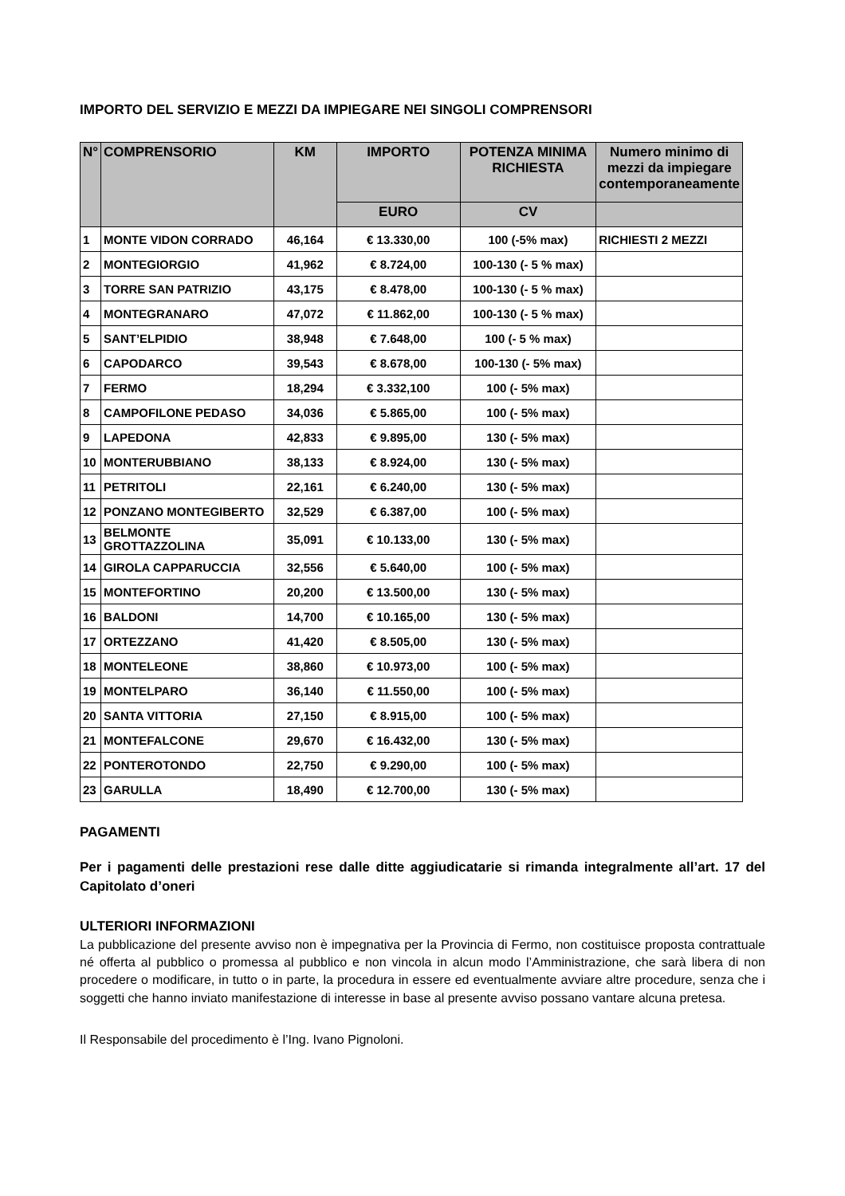IMPORTO DEL SERVIZIO E MEZZI DA IMPIEGARE NEI SINGOLI COMPRENSORI
| N° | COMPRENSORIO | KM | IMPORTO | POTENZA MINIMA RICHIESTA | Numero minimo di mezzi da impiegare contemporaneamente |
| --- | --- | --- | --- | --- | --- |
| | | | EURO | CV | |
| 1 | MONTE VIDON CORRADO | 46,164 | € 13.330,00 | 100 (-5% max) | RICHIESTI 2 MEZZI |
| 2 | MONTEGIORGIO | 41,962 | € 8.724,00 | 100-130 (- 5 % max) | |
| 3 | TORRE SAN PATRIZIO | 43,175 | € 8.478,00 | 100-130 (- 5 % max) | |
| 4 | MONTEGRANARO | 47,072 | € 11.862,00 | 100-130 (- 5 % max) | |
| 5 | SANT’ELPIDIO | 38,948 | € 7.648,00 | 100 (- 5 % max) | |
| 6 | CAPODARCO | 39,543 | € 8.678,00 | 100-130 (- 5% max) | |
| 7 | FERMO | 18,294 | € 3.332,100 | 100 (- 5% max) | |
| 8 | CAMPOFILONE PEDASO | 34,036 | € 5.865,00 | 100 (- 5% max) | |
| 9 | LAPEDONA | 42,833 | € 9.895,00 | 130 (- 5% max) | |
| 10 | MONTERUBBIANO | 38,133 | € 8.924,00 | 130 (- 5% max) | |
| 11 | PETRITOLI | 22,161 | € 6.240,00 | 130 (- 5% max) | |
| 12 | PONZANO MONTEGIBERTO | 32,529 | € 6.387,00 | 100 (- 5% max) | |
| 13 | BELMONTE GROTTAZZOLINA | 35,091 | € 10.133,00 | 130 (- 5% max) | |
| 14 | GIROLA CAPPARUCCIA | 32,556 | € 5.640,00 | 100 (- 5% max) | |
| 15 | MONTEFORTINO | 20,200 | € 13.500,00 | 130 (- 5% max) | |
| 16 | BALDONI | 14,700 | € 10.165,00 | 130 (- 5% max) | |
| 17 | ORTEZZANO | 41,420 | € 8.505,00 | 130 (- 5% max) | |
| 18 | MONTELEONE | 38,860 | € 10.973,00 | 100 (- 5% max) | |
| 19 | MONTELPARO | 36,140 | € 11.550,00 | 100 (- 5% max) | |
| 20 | SANTA VITTORIA | 27,150 | € 8.915,00 | 100 (- 5% max) | |
| 21 | MONTEFALCONE | 29,670 | € 16.432,00 | 130 (- 5% max) | |
| 22 | PONTEROTONDO | 22,750 | € 9.290,00 | 100 (- 5% max) | |
| 23 | GARULLA | 18,490 | € 12.700,00 | 130 (- 5% max) | |
PAGAMENTI
Per i pagamenti delle prestazioni rese dalle ditte aggiudicatarie si rimanda integralmente all’art. 17 del Capitolato d’oneri
ULTERIORI INFORMAZIONI
La pubblicazione del presente avviso non è impegnativa per la Provincia di Fermo, non costituisce proposta contrattuale né offerta al pubblico o promessa al pubblico e non vincola in alcun modo l’Amministrazione, che sarà libera di non procedere o modificare, in tutto o in parte, la procedura in essere ed eventualmente avviare altre procedure, senza che i soggetti che hanno inviato manifestazione di interesse in base al presente avviso possano vantare alcuna pretesa.
Il Responsabile del procedimento è l’Ing. Ivano Pignoloni.